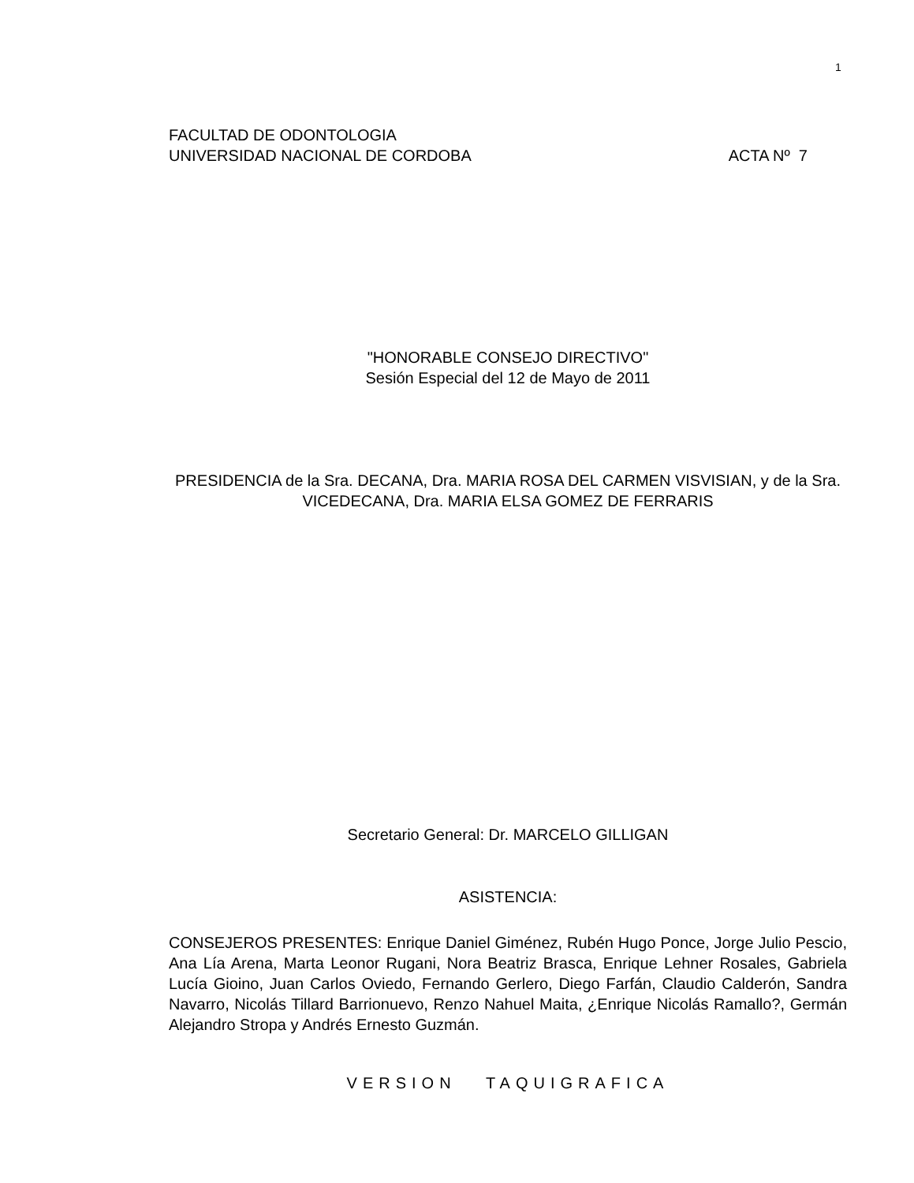1
FACULTAD DE ODONTOLOGIA
UNIVERSIDAD NACIONAL DE CORDOBA ACTA Nº 7
"HONORABLE CONSEJO DIRECTIVO"
Sesión Especial del 12 de Mayo de 2011
PRESIDENCIA de la Sra. DECANA, Dra. MARIA ROSA DEL CARMEN VISVISIAN, y de la Sra. VICEDECANA, Dra. MARIA ELSA GOMEZ DE FERRARIS
Secretario General: Dr. MARCELO GILLIGAN
ASISTENCIA:
CONSEJEROS PRESENTES: Enrique Daniel Giménez, Rubén Hugo Ponce, Jorge Julio Pescio, Ana Lía Arena, Marta Leonor Rugani, Nora Beatriz Brasca, Enrique Lehner Rosales, Gabriela Lucía Gioino, Juan Carlos Oviedo, Fernando Gerlero, Diego Farfán, Claudio Calderón, Sandra Navarro, Nicolás Tillard Barrionuevo, Renzo Nahuel Maita, ¿Enrique Nicolás Ramallo?, Germán Alejandro Stropa y Andrés Ernesto Guzmán.
VERSION TAQUIGRAFICA